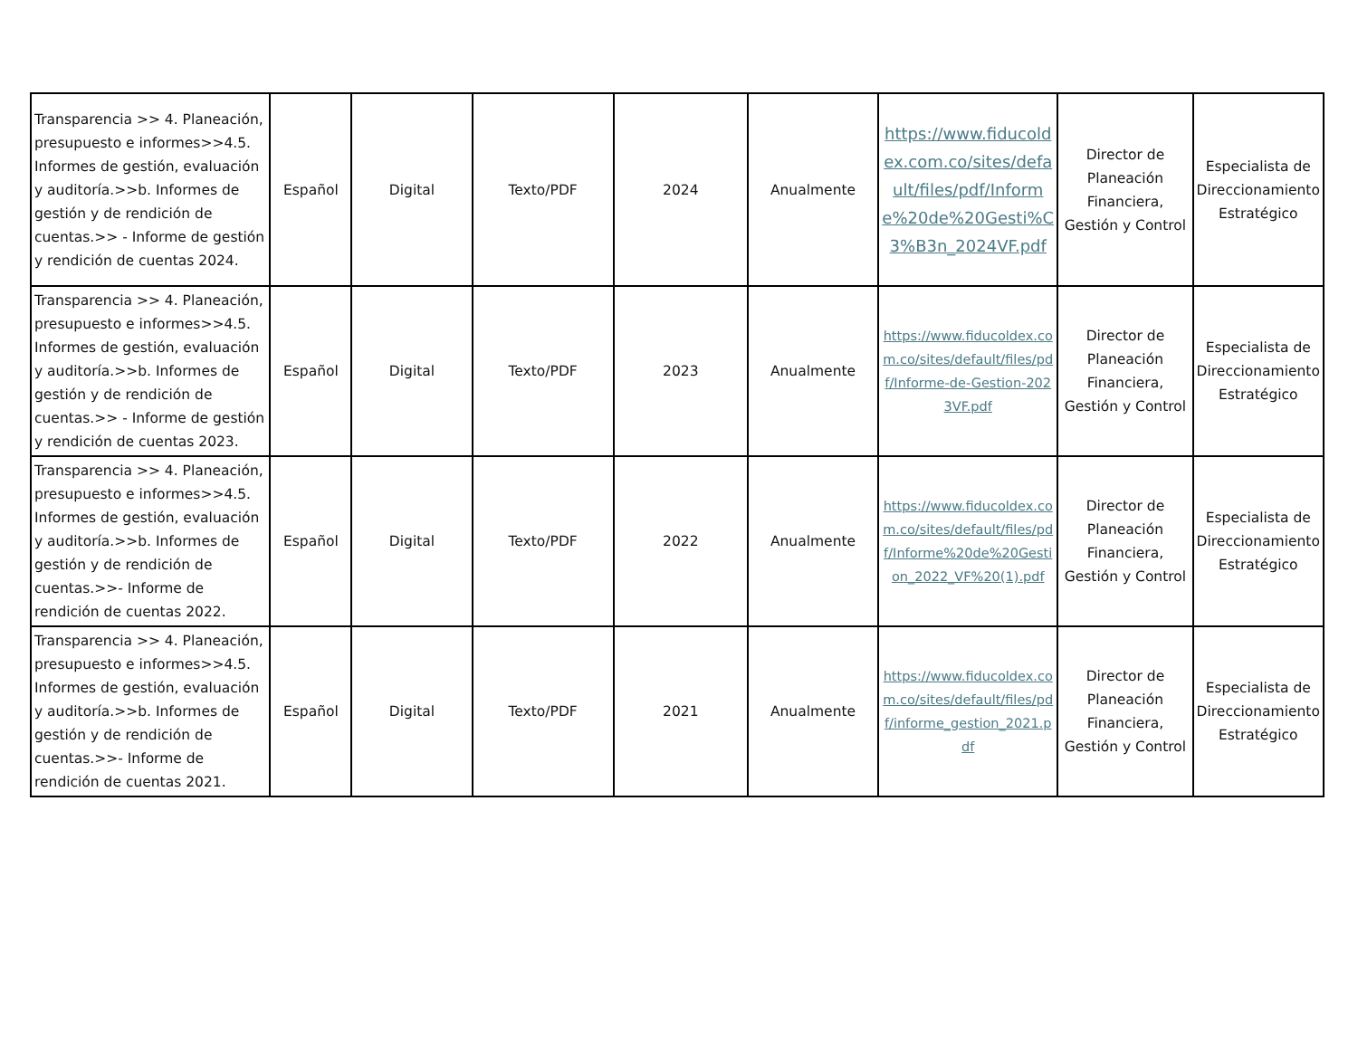| Transparencia >> 4. Planeación, presupuesto e informes>>4.5. Informes de gestión, evaluación y auditoría.>>b. Informes de gestión y de rendición de cuentas.>> - Informe de gestión y rendición de cuentas 2024. | Español | Digital | Texto/PDF | 2024 | Anualmente | https://www.fiducoldex.com.co/sites/default/files/pdf/Informe%20de%20Gesti%C3%B3n_2024VF.pdf | Director de Planeación Financiera, Gestión y Control | Especialista de Direccionamiento Estratégico |
| Transparencia >> 4. Planeación, presupuesto e informes>>4.5. Informes de gestión, evaluación y auditoría.>>b. Informes de gestión y de rendición de cuentas.>> - Informe de gestión y rendición de cuentas 2023. | Español | Digital | Texto/PDF | 2023 | Anualmente | https://www.fiducoldex.com.co/sites/default/files/pdf/Informe-de-Gestion-2023VF.pdf | Director de Planeación Financiera, Gestión y Control | Especialista de Direccionamiento Estratégico |
| Transparencia >> 4. Planeación, presupuesto e informes>>4.5. Informes de gestión, evaluación y auditoría.>>b. Informes de gestión y de rendición de cuentas.>>- Informe de rendición de cuentas 2022. | Español | Digital | Texto/PDF | 2022 | Anualmente | https://www.fiducoldex.com.co/sites/default/files/pdf/Informe%20de%20Gestion_2022_VF%20(1).pdf | Director de Planeación Financiera, Gestión y Control | Especialista de Direccionamiento Estratégico |
| Transparencia >> 4. Planeación, presupuesto e informes>>4.5. Informes de gestión, evaluación y auditoría.>>b. Informes de gestión y de rendición de cuentas.>>- Informe de rendición de cuentas 2021. | Español | Digital | Texto/PDF | 2021 | Anualmente | https://www.fiducoldex.com.co/sites/default/files/pdf/informe_gestion_2021.pdf | Director de Planeación Financiera, Gestión y Control | Especialista de Direccionamiento Estratégico |